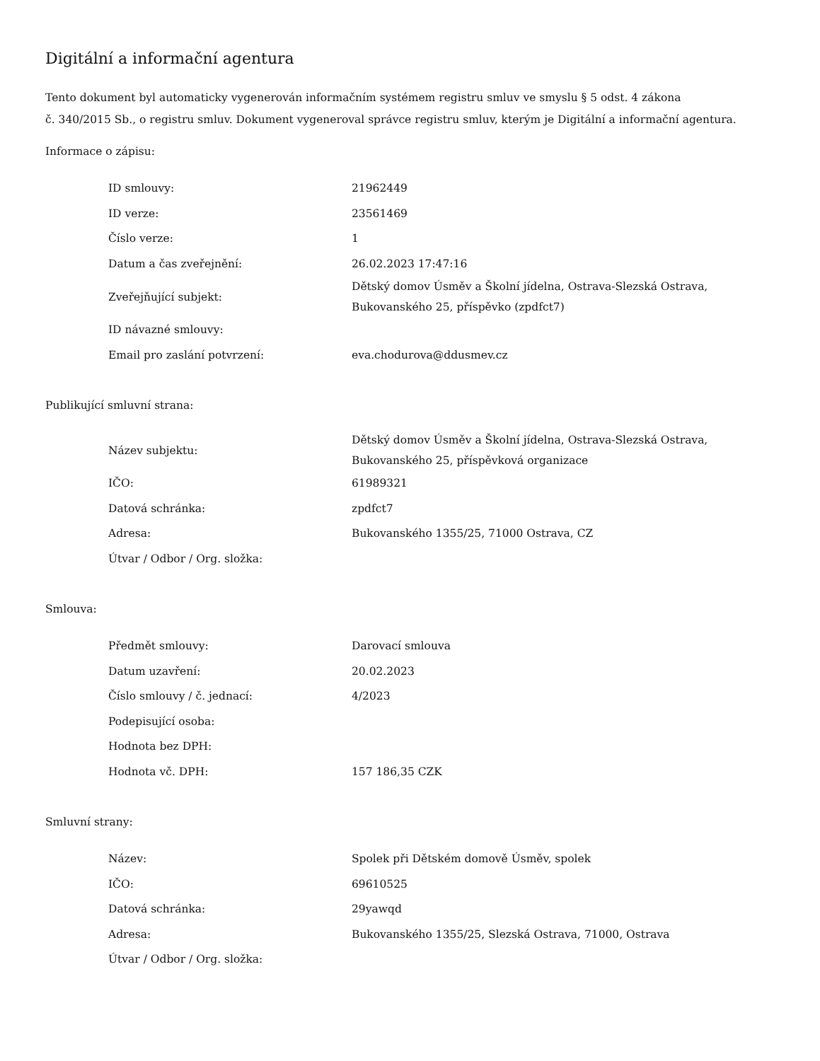Digitální a informační agentura
Tento dokument byl automaticky vygenerován informačním systémem registru smluv ve smyslu § 5 odst. 4 zákona
č. 340/2015 Sb., o registru smluv. Dokument vygeneroval správce registru smluv, kterým je Digitální a informační agentura.
Informace o zápisu:
| ID smlouvy: | 21962449 |
| ID verze: | 23561469 |
| Číslo verze: | 1 |
| Datum a čas zveřejnění: | 26.02.2023 17:47:16 |
| Zveřejňující subjekt: | Dětský domov Úsměv a Školní jídelna, Ostrava-Slezská Ostrava, Bukovanského 25, příspěvko (zpdfct7) |
| ID návazné smlouvy: | |
| Email pro zaslání potvrzení: | eva.chodurova@ddusmev.cz |
Publikující smluvní strana:
| Název subjektu: | Dětský domov Úsměv a Školní jídelna, Ostrava-Slezská Ostrava, Bukovanského 25, příspěvková organizace |
| IČO: | 61989321 |
| Datová schránka: | zpdfct7 |
| Adresa: | Bukovanského 1355/25, 71000 Ostrava, CZ |
| Útvar / Odbor / Org. složka: | |
Smlouva:
| Předmět smlouvy: | Darovací smlouva |
| Datum uzavření: | 20.02.2023 |
| Číslo smlouvy / č. jednací: | 4/2023 |
| Podepisující osoba: | |
| Hodnota bez DPH: | |
| Hodnota vč. DPH: | 157 186,35 CZK |
Smluvní strany:
| Název: | Spolek při Dětském domově Úsměv, spolek |
| IČO: | 69610525 |
| Datová schránka: | 29yawqd |
| Adresa: | Bukovanského 1355/25, Slezská Ostrava, 71000, Ostrava |
| Útvar / Odbor / Org. složka: | |